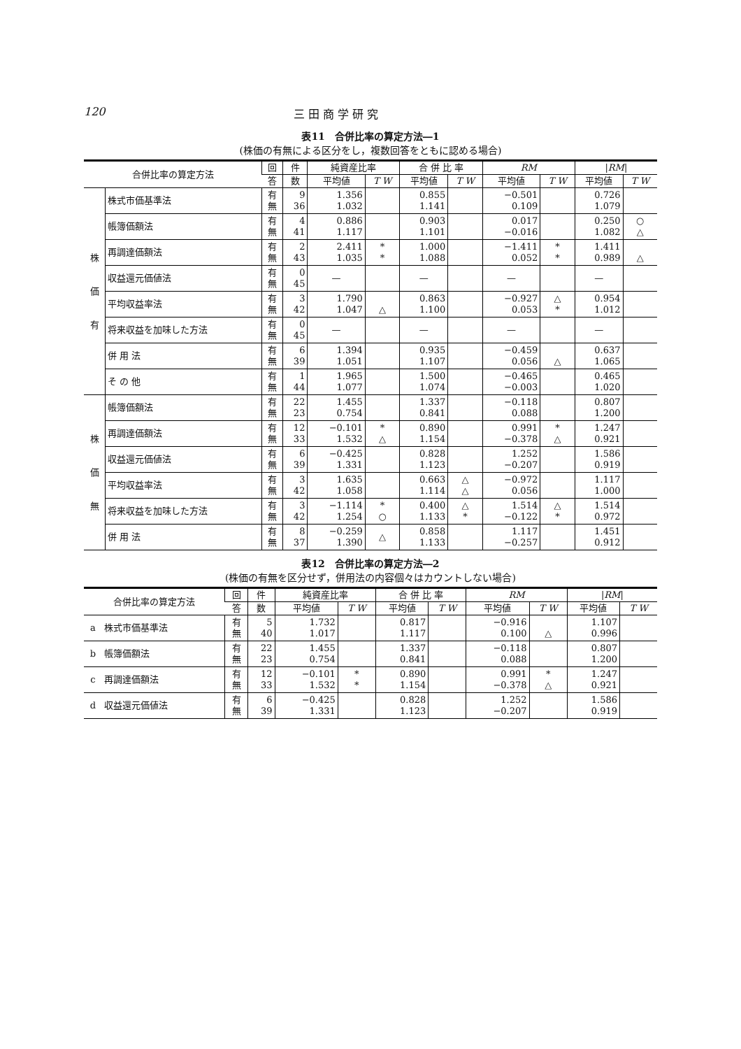120 三 田 商 学 研 究
表11　合併比率の算定方法―1
(株価の有無による区分をし，複数回答をともに認める場合)
| 合併比率の算定方法 | | 回 | 件 | 純資産比率 | | 合 併 比 率 | | RM | | / RM / | |
| --- | --- | --- | --- | --- | --- | --- | --- | --- | --- | --- | --- |
| | | 答 | 数 | 平均値 | T W | 平均値 | T W | 平均値 | T W | 平均値 | T W |
| 株 価 有 | 株式市価基準法 | 有 無 | 9 36 | 1.356 1.032 | | 0.855 1.141 | | −0.501 0.109 | | 0.726 1.079 | |
| | 帳簿価額法 | 有 無 | 4 41 | 0.886 1.117 | | 0.903 1.101 | | 0.017 −0.016 | | 0.250 1.082 | ○ △ |
| | 再調達価額法 | 有 無 | 2 43 | 2.411 1.035 | * * | 1.000 1.088 | | −1.411 0.052 | * * | 1.411 0.989 | △ |
| | 収益還元価値法 | 有 無 | 0 45 | — | | — | | — | | — | |
| | 平均収益率法 | 有 無 | 3 42 | 1.790 1.047 | △ | 0.863 1.100 | | −0.927 0.053 | △ * | 0.954 1.012 | |
| | 将来収益を加味した方法 | 有 無 | 0 45 | — | | — | | — | | — | |
| | 併 用 法 | 有 無 | 6 39 | 1.394 1.051 | | 0.935 1.107 | | −0.459 0.056 | △ | 0.637 1.065 | |
| | そ の 他 | 有 無 | 1 44 | 1.965 1.077 | | 1.500 1.074 | | −0.465 −0.003 | | 0.465 1.020 | |
| 株 価 無 | 帳簿価額法 | 有 無 | 22 23 | 1.455 0.754 | | 1.337 0.841 | | −0.118 0.088 | | 0.807 1.200 | |
| | 再調達価額法 | 有 無 | 12 33 | −0.101 1.532 | * △ | 0.890 1.154 | | 0.991 −0.378 | * △ | 1.247 0.921 | |
| | 収益還元価値法 | 有 無 | 6 39 | −0.425 1.331 | | 0.828 1.123 | | 1.252 −0.207 | | 1.586 0.919 | |
| | 平均収益率法 | 有 無 | 3 42 | 1.635 1.058 | | 0.663 1.114 | △ △ | −0.972 0.056 | | 1.117 1.000 | |
| | 将来収益を加味した方法 | 有 無 | 3 42 | −1.114 1.254 | * ○ | 0.400 1.133 | △ * | 1.514 −0.122 | △ * | 1.514 0.972 | |
| | 併 用 法 | 有 無 | 8 37 | −0.259 1.390 | △ | 0.858 1.133 | | 1.117 −0.257 | | 1.451 0.912 | |
表12　合併比率の算定方法―2
(株価の有無を区分せず，併用法の内容個々はカウントしない場合)
| 合併比率の算定方法 | | 回 | 件 | 純資産比率 | | 合 併 比 率 | | RM | | / RM / | |
| --- | --- | --- | --- | --- | --- | --- | --- | --- | --- | --- | --- |
| | | 答 | 数 | 平均値 | T W | 平均値 | T W | 平均値 | T W | 平均値 | T W |
| a | 株式市価基準法 | 有 無 | 5 40 | 1.732 1.017 | | 0.817 1.117 | | −0.916 0.100 | △ | 1.107 0.996 | |
| b | 帳簿価額法 | 有 無 | 22 23 | 1.455 0.754 | | 1.337 0.841 | | −0.118 0.088 | | 0.807 1.200 | |
| c | 再調達価額法 | 有 無 | 12 33 | −0.101 1.532 | * * | 0.890 1.154 | | 0.991 −0.378 | * △ | 1.247 0.921 | |
| d | 収益還元価値法 | 有 無 | 6 39 | −0.425 1.331 | | 0.828 1.123 | | 1.252 −0.207 | | 1.586 0.919 | |